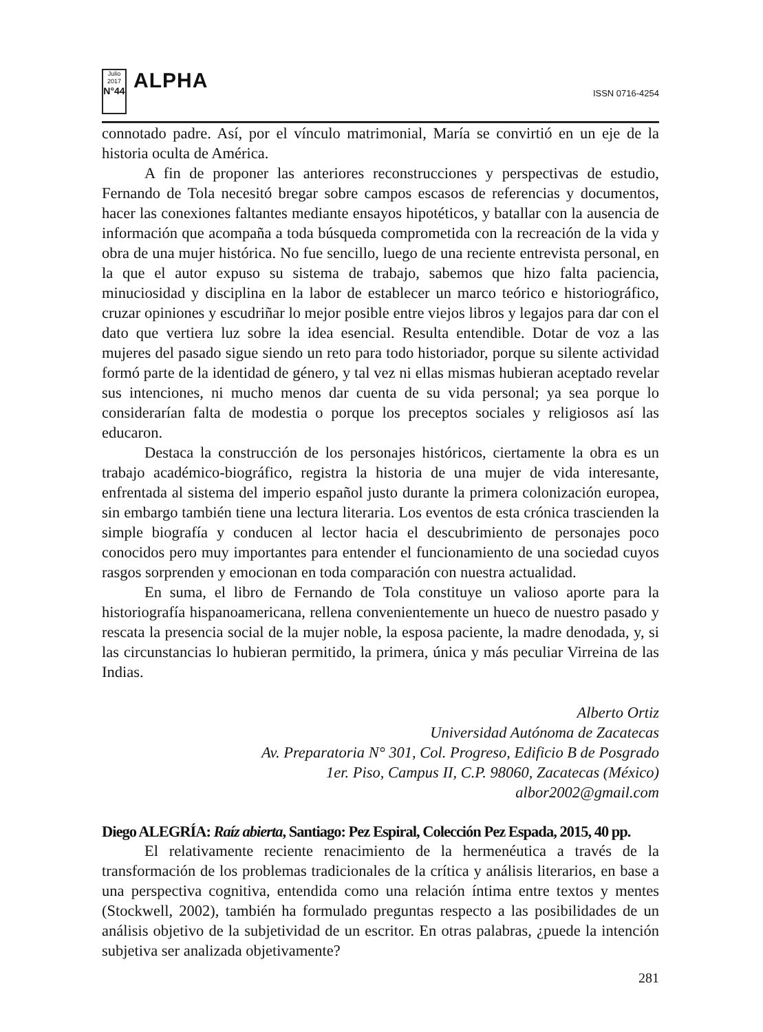Julio 2017
N°44
ALPHA
ISSN 0716-4254
connotado padre. Así, por el vínculo matrimonial, María se convirtió en un eje de la historia oculta de América.
A fin de proponer las anteriores reconstrucciones y perspectivas de estudio, Fernando de Tola necesitó bregar sobre campos escasos de referencias y documentos, hacer las conexiones faltantes mediante ensayos hipotéticos, y batallar con la ausencia de información que acompaña a toda búsqueda comprometida con la recreación de la vida y obra de una mujer histórica. No fue sencillo, luego de una reciente entrevista personal, en la que el autor expuso su sistema de trabajo, sabemos que hizo falta paciencia, minuciosidad y disciplina en la labor de establecer un marco teórico e historiográfico, cruzar opiniones y escudriñar lo mejor posible entre viejos libros y legajos para dar con el dato que vertiera luz sobre la idea esencial. Resulta entendible. Dotar de voz a las mujeres del pasado sigue siendo un reto para todo historiador, porque su silente actividad formó parte de la identidad de género, y tal vez ni ellas mismas hubieran aceptado revelar sus intenciones, ni mucho menos dar cuenta de su vida personal; ya sea porque lo considerarían falta de modestia o porque los preceptos sociales y religiosos así las educaron.
Destaca la construcción de los personajes históricos, ciertamente la obra es un trabajo académico-biográfico, registra la historia de una mujer de vida interesante, enfrentada al sistema del imperio español justo durante la primera colonización europea, sin embargo también tiene una lectura literaria. Los eventos de esta crónica trascienden la simple biografía y conducen al lector hacia el descubrimiento de personajes poco conocidos pero muy importantes para entender el funcionamiento de una sociedad cuyos rasgos sorprenden y emocionan en toda comparación con nuestra actualidad.
En suma, el libro de Fernando de Tola constituye un valioso aporte para la historiografía hispanoamericana, rellena convenientemente un hueco de nuestro pasado y rescata la presencia social de la mujer noble, la esposa paciente, la madre denodada, y, si las circunstancias lo hubieran permitido, la primera, única y más peculiar Virreina de las Indias.
Alberto Ortiz
Universidad Autónoma de Zacatecas
Av. Preparatoria N° 301, Col. Progreso, Edificio B de Posgrado
1er. Piso, Campus II, C.P. 98060, Zacatecas (México)
albor2002@gmail.com
Diego ALEGRÍA: Raíz abierta, Santiago: Pez Espiral, Colección Pez Espada, 2015, 40 pp.
El relativamente reciente renacimiento de la hermenéutica a través de la transformación de los problemas tradicionales de la crítica y análisis literarios, en base a una perspectiva cognitiva, entendida como una relación íntima entre textos y mentes (Stockwell, 2002), también ha formulado preguntas respecto a las posibilidades de un análisis objetivo de la subjetividad de un escritor. En otras palabras, ¿puede la intención subjetiva ser analizada objetivamente?
281